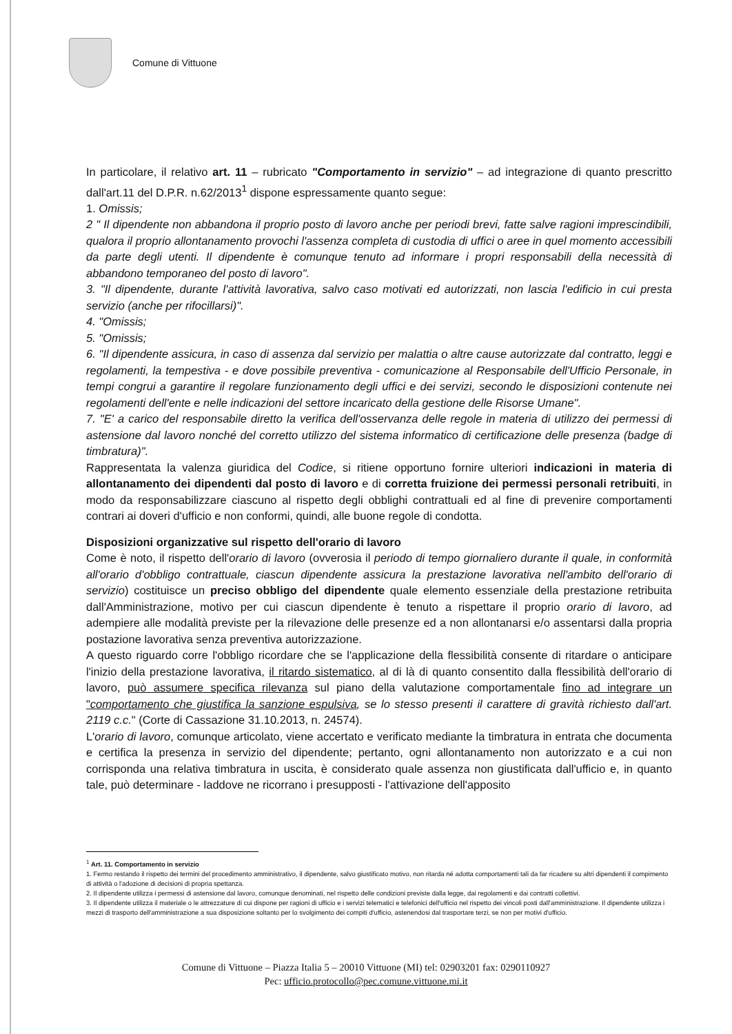Comune di Vittuone
In particolare, il relativo art. 11 – rubricato "Comportamento in servizio" – ad integrazione di quanto prescritto dall'art.11 del D.P.R. n.62/2013<sup>1</sup> dispone espressamente quanto segue:
1. Omissis;
2 " Il dipendente non abbandona il proprio posto di lavoro anche per periodi brevi, fatte salve ragioni imprescindibili, qualora il proprio allontanamento provochi l'assenza completa di custodia di uffici o aree in quel momento accessibili da parte degli utenti. Il dipendente è comunque tenuto ad informare i propri responsabili della necessità di abbandono temporaneo del posto di lavoro".
3. "Il dipendente, durante l'attività lavorativa, salvo caso motivati ed autorizzati, non lascia l'edificio in cui presta servizio (anche per rifocillarsi)".
4. "Omissis;
5. "Omissis;
6. "Il dipendente assicura, in caso di assenza dal servizio per malattia o altre cause autorizzate dal contratto, leggi e regolamenti, la tempestiva - e dove possibile preventiva - comunicazione al Responsabile dell'Ufficio Personale, in tempi congrui a garantire il regolare funzionamento degli uffici e dei servizi, secondo le disposizioni contenute nei regolamenti dell'ente e nelle indicazioni del settore incaricato della gestione delle Risorse Umane".
7. "E' a carico del responsabile diretto la verifica dell'osservanza delle regole in materia di utilizzo dei permessi di astensione dal lavoro nonché del corretto utilizzo del sistema informatico di certificazione delle presenza (badge di timbratura)".
Rappresentata la valenza giuridica del Codice, si ritiene opportuno fornire ulteriori indicazioni in materia di allontanamento dei dipendenti dal posto di lavoro e di corretta fruizione dei permessi personali retribuiti, in modo da responsabilizzare ciascuno al rispetto degli obblighi contrattuali ed al fine di prevenire comportamenti contrari ai doveri d'ufficio e non conformi, quindi, alle buone regole di condotta.
Disposizioni organizzative sul rispetto dell'orario di lavoro
Come è noto, il rispetto dell'orario di lavoro (ovverosia il periodo di tempo giornaliero durante il quale, in conformità all'orario d'obbligo contrattuale, ciascun dipendente assicura la prestazione lavorativa nell'ambito dell'orario di servizio) costituisce un preciso obbligo del dipendente quale elemento essenziale della prestazione retribuita dall'Amministrazione, motivo per cui ciascun dipendente è tenuto a rispettare il proprio orario di lavoro, ad adempiere alle modalità previste per la rilevazione delle presenze ed a non allontanarsi e/o assentarsi dalla propria postazione lavorativa senza preventiva autorizzazione.
A questo riguardo corre l'obbligo ricordare che se l'applicazione della flessibilità consente di ritardare o anticipare l'inizio della prestazione lavorativa, il ritardo sistematico, al di là di quanto consentito dalla flessibilità dell'orario di lavoro, può assumere specifica rilevanza sul piano della valutazione comportamentale fino ad integrare un "comportamento che giustifica la sanzione espulsiva, se lo stesso presenti il carattere di gravità richiesto dall'art. 2119 c.c." (Corte di Cassazione 31.10.2013, n. 24574).
L'orario di lavoro, comunque articolato, viene accertato e verificato mediante la timbratura in entrata che documenta e certifica la presenza in servizio del dipendente; pertanto, ogni allontanamento non autorizzato e a cui non corrisponda una relativa timbratura in uscita, è considerato quale assenza non giustificata dall'ufficio e, in quanto tale, può determinare - laddove ne ricorrano i presupposti - l'attivazione dell'apposito
<sup>1</sup> Art. 11. Comportamento in servizio
1. Fermo restando il rispetto dei termini del procedimento amministrativo, il dipendente, salvo giustificato motivo, non ritarda né adotta comportamenti tali da far ricadere su altri dipendenti il compimento di attività o l'adozione di decisioni di propria spettanza.
2. Il dipendente utilizza i permessi di astensione dal lavoro, comunque denominati, nel rispetto delle condizioni previste dalla legge, dai regolamenti e dai contratti collettivi.
3. Il dipendente utilizza il materiale o le attrezzature di cui dispone per ragioni di ufficio e i servizi telematici e telefonici dell'ufficio nel rispetto dei vincoli posti dall'amministrazione. Il dipendente utilizza i mezzi di trasporto dell'amministrazione a sua disposizione soltanto per lo svolgimento dei compiti d'ufficio, astenendosi dal trasportare terzi, se non per motivi d'ufficio.
Comune di Vittuone – Piazza Italia 5 – 20010 Vittuone (MI) tel: 02903201 fax: 0290110927
Pec: ufficio.protocollo@pec.comune.vittuone.mi.it